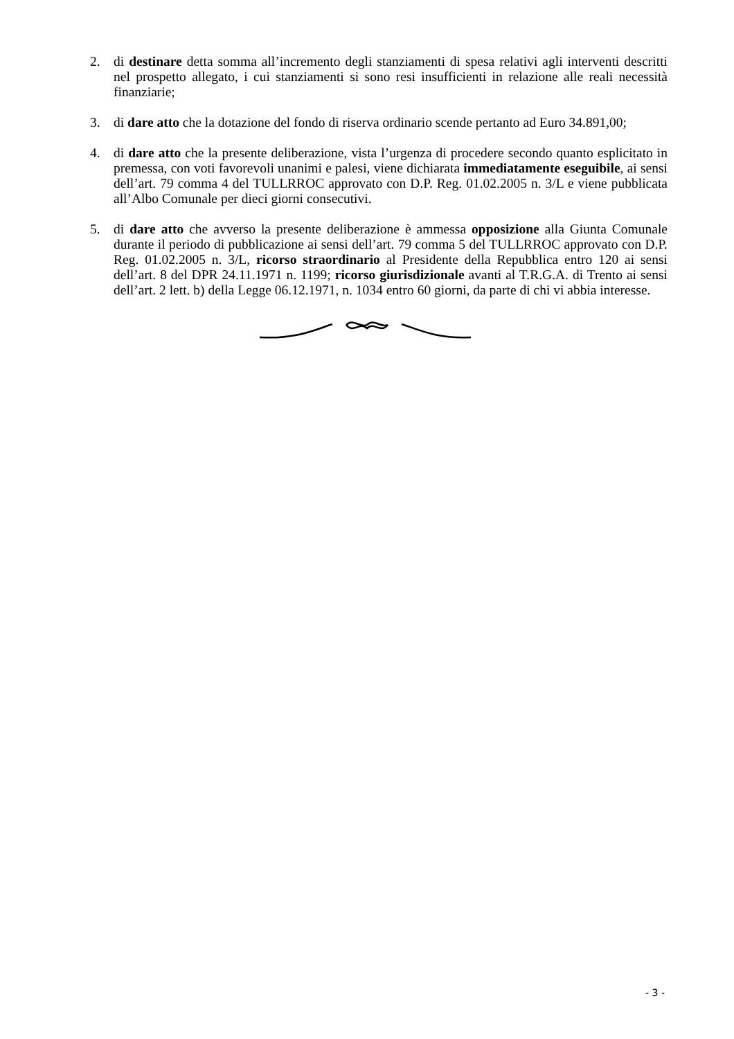2. di destinare detta somma all’incremento degli stanziamenti di spesa relativi agli interventi descritti nel prospetto allegato, i cui stanziamenti si sono resi insufficienti in relazione alle reali necessità finanziarie;
3. di dare atto che la dotazione del fondo di riserva ordinario scende pertanto ad Euro 34.891,00;
4. di dare atto che la presente deliberazione, vista l’urgenza di procedere secondo quanto esplicitato in premessa, con voti favorevoli unanimi e palesi, viene dichiarata immediatamente eseguibile, ai sensi dell’art. 79 comma 4 del TULLRROC approvato con D.P. Reg. 01.02.2005 n. 3/L e viene pubblicata all’Albo Comunale per dieci giorni consecutivi.
5. di dare atto che avverso la presente deliberazione è ammessa opposizione alla Giunta Comunale durante il periodo di pubblicazione ai sensi dell’art. 79 comma 5 del TULLRROC approvato con D.P. Reg. 01.02.2005 n. 3/L, ricorso straordinario al Presidente della Repubblica entro 120 ai sensi dell’art. 8 del DPR 24.11.1971 n. 1199; ricorso giurisdizionale avanti al T.R.G.A. di Trento ai sensi dell’art. 2 lett. b) della Legge 06.12.1971, n. 1034 entro 60 giorni, da parte di chi vi abbia interesse.
- 3 -